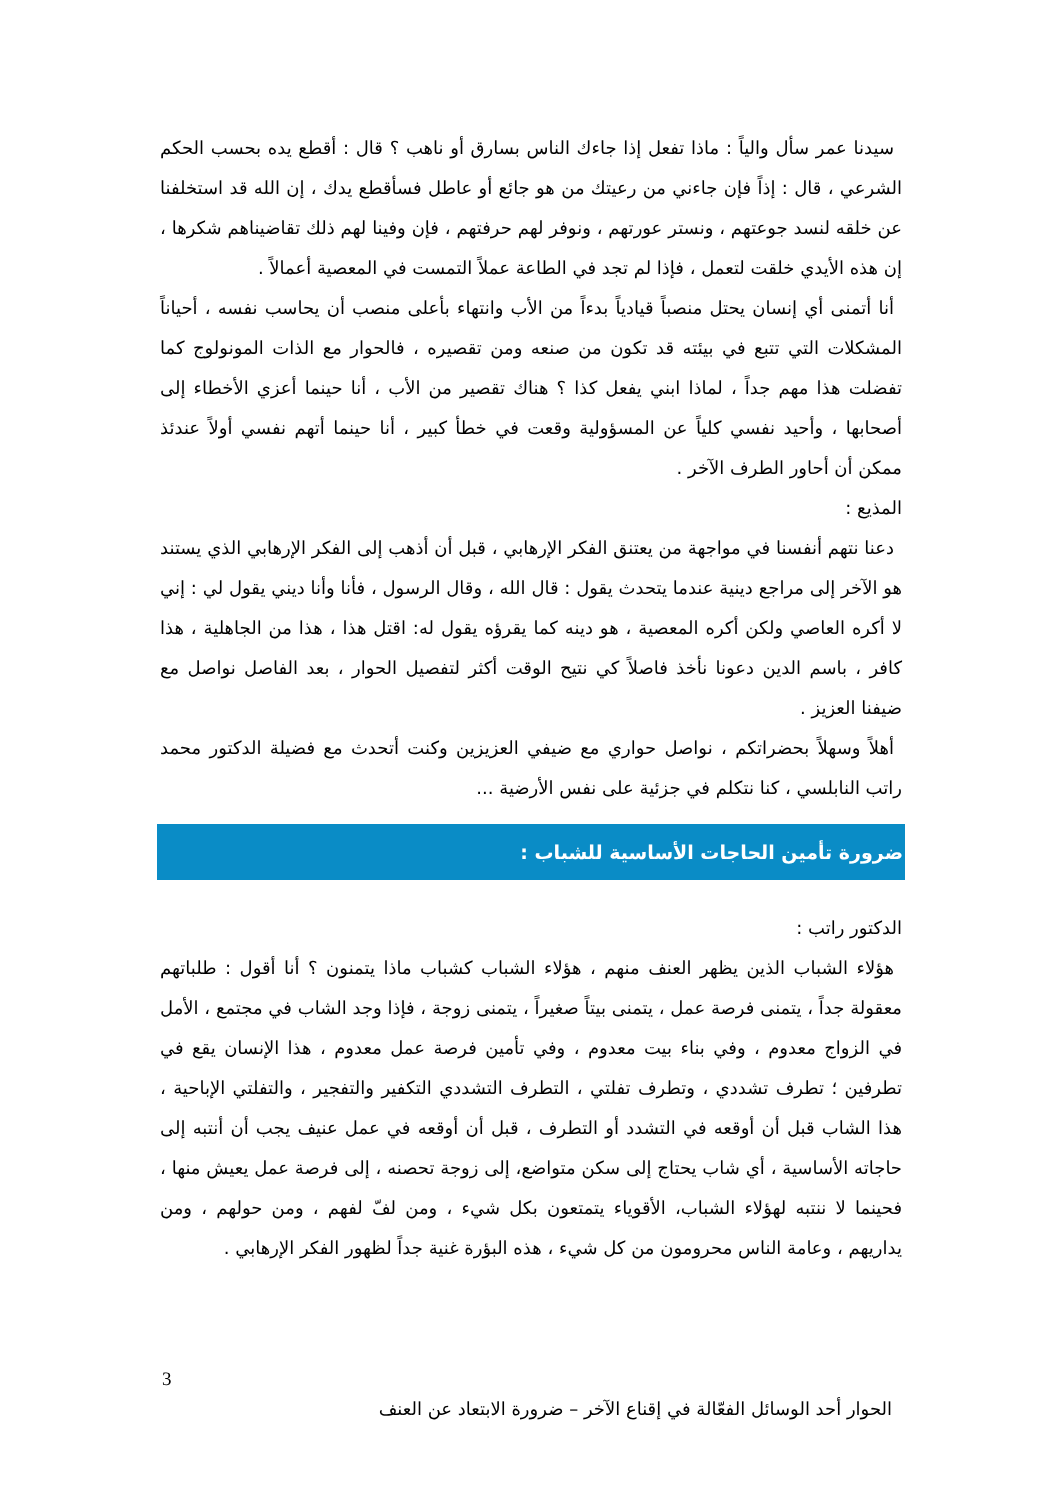سيدنا عمر سأل والياً : ماذا تفعل إذا جاءك الناس بسارق أو ناهب ؟ قال : أقطع يده بحسب الحكم الشرعي ، قال : إذاً فإن جاءني من رعيتك من هو جائع أو عاطل فسأقطع يدك ، إن الله قد استخلفنا عن خلقه لنسد جوعتهم ، ونستر عورتهم ، ونوفر لهم حرفتهم ، فإن وفينا لهم ذلك تقاضيناهم شكرها ، إن هذه الأيدي خلقت لتعمل ، فإذا لم تجد في الطاعة عملاً التمست في المعصية أعمالاً .
أنا أتمنى أي إنسان يحتل منصباً قيادياً بدءاً من الأب وانتهاء بأعلى منصب أن يحاسب نفسه ، أحياناً المشكلات التي تتبع في بيئته قد تكون من صنعه ومن تقصيره ، فالحوار مع الذات المونولوج كما تفضلت هذا مهم جداً ، لماذا ابني يفعل كذا ؟ هناك تقصير من الأب ، أنا حينما أعزي الأخطاء إلى أصحابها ، وأحيد نفسي كلياً عن المسؤولية وقعت في خطأ كبير ، أنا حينما أتهم نفسي أولاً عندئذ ممكن أن أحاور الطرف الآخر .
المذيع :
دعنا نتهم أنفسنا في مواجهة من يعتنق الفكر الإرهابي ، قبل أن أذهب إلى الفكر الإرهابي الذي يستند هو الآخر إلى مراجع دينية عندما يتحدث يقول : قال الله ، وقال الرسول ، فأنا وأنا ديني يقول لي : إني لا أكره العاصي ولكن أكره المعصية ، هو دينه كما يقرؤه يقول له: اقتل هذا ، هذا من الجاهلية ، هذا كافر ، باسم الدين دعونا نأخذ فاصلاً كي نتيح الوقت أكثر لتفصيل الحوار ، بعد الفاصل نواصل مع ضيفنا العزيز .
أهلاً وسهلاً بحضراتكم ، نواصل حواري مع ضيفي العزيزين وكنت أتحدث مع فضيلة الدكتور محمد راتب النابلسي ، كنا نتكلم في جزئية على نفس الأرضية ...
ضرورة تأمين الحاجات الأساسية للشباب :
الدكتور راتب :
هؤلاء الشباب الذين يظهر العنف منهم ، هؤلاء الشباب كشباب ماذا يتمنون ؟ أنا أقول : طلباتهم معقولة جداً ، يتمنى فرصة عمل ، يتمنى بيتاً صغيراً ، يتمنى زوجة ، فإذا وجد الشاب في مجتمع ، الأمل في الزواج معدوم ، وفي بناء بيت معدوم ، وفي تأمين فرصة عمل معدوم ، هذا الإنسان يقع في تطرفين ؛ تطرف تشددي ، وتطرف تفلتي ، التطرف التشددي التكفير والتفجير ، والتفلتي الإباحية ، هذا الشاب قبل أن أوقعه في التشدد أو التطرف ، قبل أن أوقعه في عمل عنيف يجب أن أنتبه إلى حاجاته الأساسية ، أي شاب يحتاج إلى سكن متواضع، إلى زوجة تحصنه ، إلى فرصة عمل يعيش منها ، فحينما لا ننتبه لهؤلاء الشباب، الأقوياء يتمتعون بكل شيء ، ومن لفّ لفهم ، ومن حولهم ، ومن يداريهم ، وعامة الناس محرومون من كل شيء ، هذه البؤرة غنية جداً لظهور الفكر الإرهابي .
3
الحوار أحد الوسائل الفعّالة في إقناع الآخر – ضرورة الابتعاد عن العنف